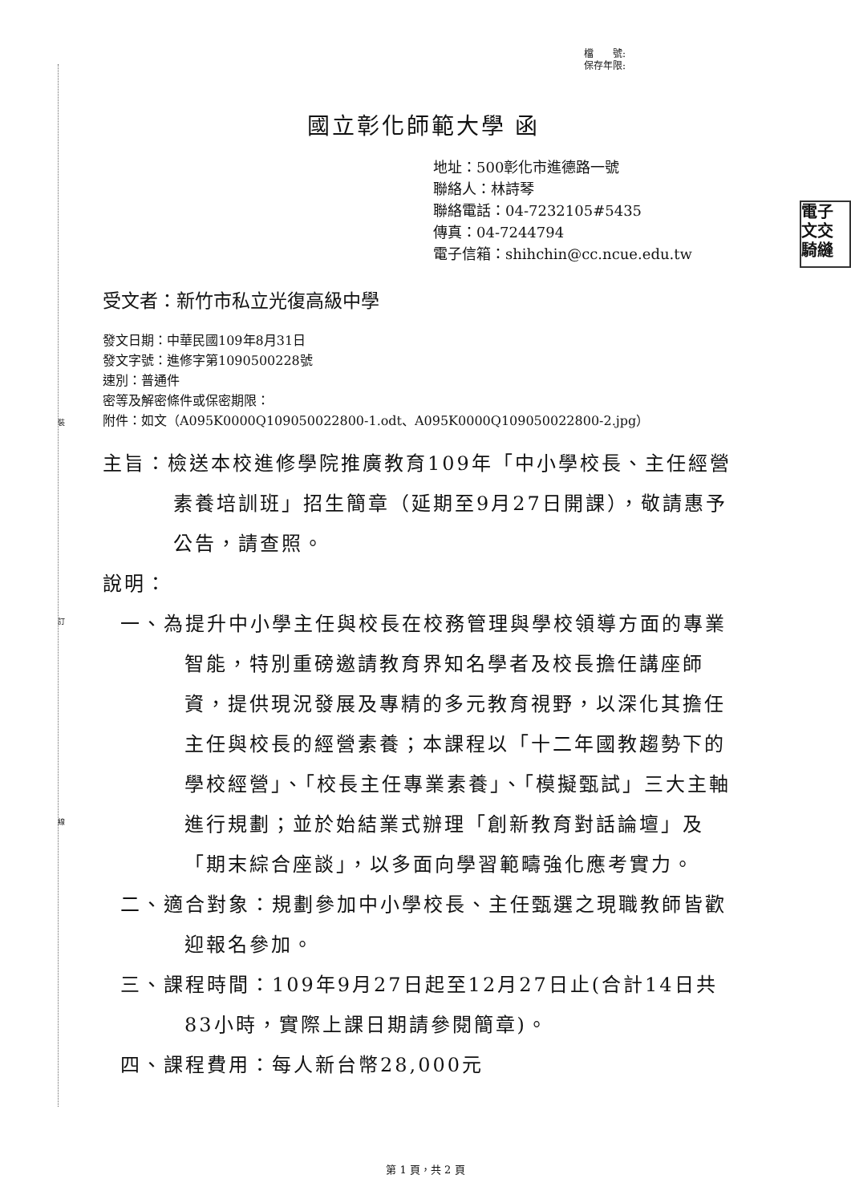裝
訂
線
電子
文交
騎縫
檔　　號:
保存年限:
國立彰化師範大學 函
地址：500彰化市進德路一號
聯絡人：林詩琴
聯絡電話：04-7232105#5435
傳真：04-7244794
電子信箱：shihchin@cc.ncue.edu.tw
受文者：新竹市私立光復高級中學
發文日期：中華民國109年8月31日
發文字號：進修字第1090500228號
速別：普通件
密等及解密條件或保密期限：
附件：如文（A095K0000Q109050022800-1.odt、A095K0000Q109050022800-2.jpg）
主旨：檢送本校進修學院推廣教育109年「中小學校長、主任經營素養培訓班」招生簡章（延期至9月27日開課），敬請惠予公告，請查照。
說明：
一、為提升中小學主任與校長在校務管理與學校領導方面的專業智能，特別重磅邀請教育界知名學者及校長擔任講座師資，提供現況發展及專精的多元教育視野，以深化其擔任主任與校長的經營素養；本課程以「十二年國教趨勢下的學校經營」、「校長主任專業素養」、「模擬甄試」三大主軸進行規劃；並於始結業式辦理「創新教育對話論壇」及「期末綜合座談」，以多面向學習範疇強化應考實力。
二、適合對象：規劃參加中小學校長、主任甄選之現職教師皆歡迎報名參加。
三、課程時間：109年9月27日起至12月27日止(合計14日共83小時，實際上課日期請參閱簡章)。
四、課程費用：每人新台幣28,000元
第 1 頁，共 2 頁